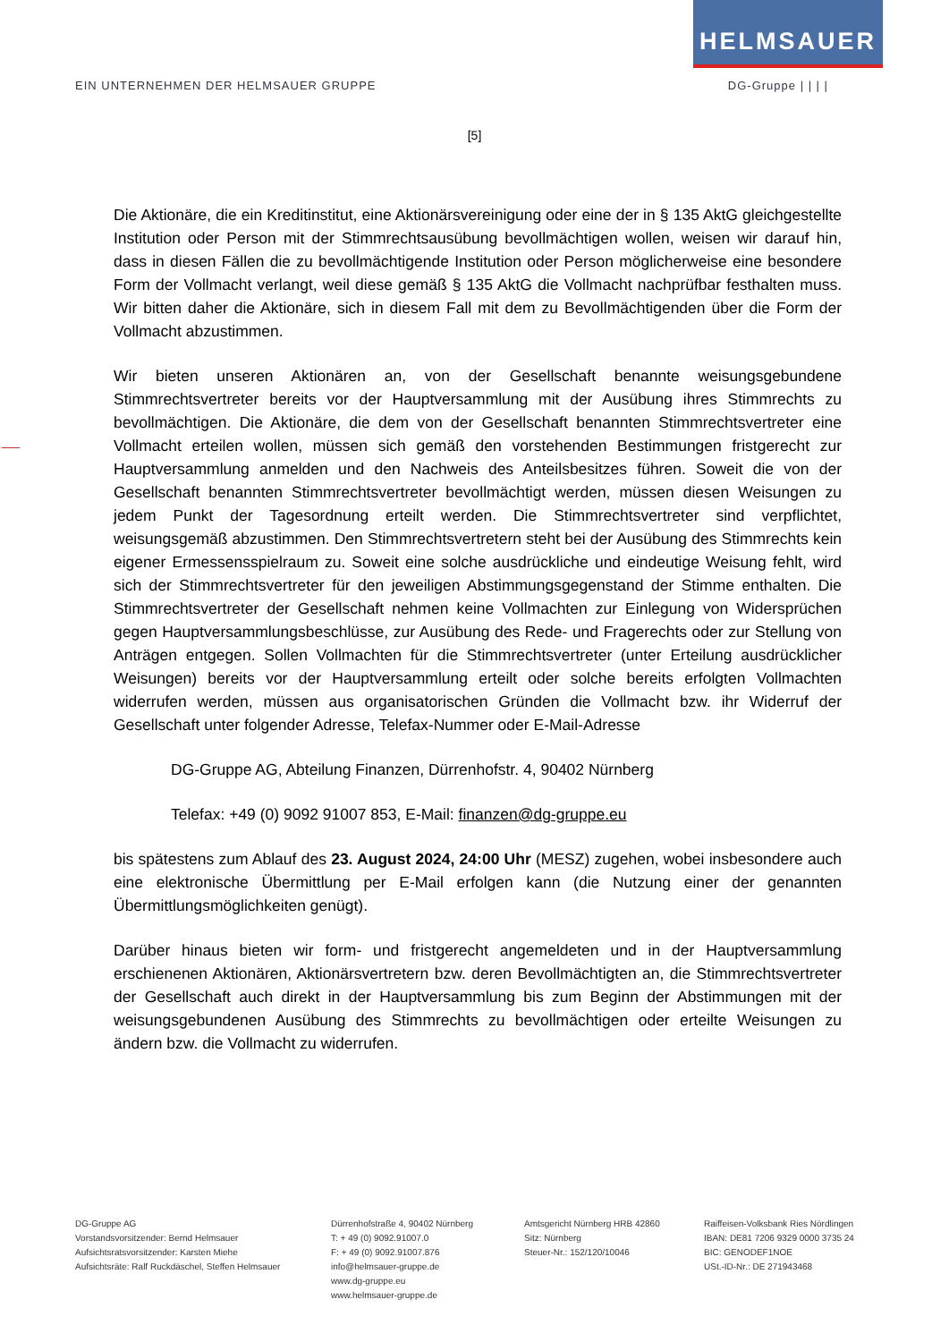HELMSAUER
EIN UNTERNEHMEN DER HELMSAUER GRUPPE DG-Gruppe | | | |
[5]
Die Aktionäre, die ein Kreditinstitut, eine Aktionärsvereinigung oder eine der in § 135 AktG gleichgestellte Institution oder Person mit der Stimmrechtsausübung bevollmächtigen wollen, weisen wir darauf hin, dass in diesen Fällen die zu bevollmächtigende Institution oder Person möglicherweise eine besondere Form der Vollmacht verlangt, weil diese gemäß § 135 AktG die Vollmacht nachprüfbar festhalten muss. Wir bitten daher die Aktionäre, sich in diesem Fall mit dem zu Bevollmächtigenden über die Form der Vollmacht abzustimmen.
Wir bieten unseren Aktionären an, von der Gesellschaft benannte weisungsgebundene Stimmrechtsvertreter bereits vor der Hauptversammlung mit der Ausübung ihres Stimmrechts zu bevollmächtigen. Die Aktionäre, die dem von der Gesellschaft benannten Stimmrechtsvertreter eine Vollmacht erteilen wollen, müssen sich gemäß den vorstehenden Bestimmungen fristgerecht zur Hauptversammlung anmelden und den Nachweis des Anteilsbesitzes führen. Soweit die von der Gesellschaft benannten Stimmrechtsvertreter bevollmächtigt werden, müssen diesen Weisungen zu jedem Punkt der Tagesordnung erteilt werden. Die Stimmrechtsvertreter sind verpflichtet, weisungsgemäß abzustimmen. Den Stimmrechtsvertretern steht bei der Ausübung des Stimmrechts kein eigener Ermessensspielraum zu. Soweit eine solche ausdrückliche und eindeutige Weisung fehlt, wird sich der Stimmrechtsvertreter für den jeweiligen Abstimmungsgegenstand der Stimme enthalten. Die Stimmrechtsvertreter der Gesellschaft nehmen keine Vollmachten zur Einlegung von Widersprüchen gegen Hauptversammlungsbeschlüsse, zur Ausübung des Rede- und Fragerechts oder zur Stellung von Anträgen entgegen. Sollen Vollmachten für die Stimmrechtsvertreter (unter Erteilung ausdrücklicher Weisungen) bereits vor der Hauptversammlung erteilt oder solche bereits erfolgten Vollmachten widerrufen werden, müssen aus organisatorischen Gründen die Vollmacht bzw. ihr Widerruf der Gesellschaft unter folgender Adresse, Telefax-Nummer oder E-Mail-Adresse
DG-Gruppe AG, Abteilung Finanzen, Dürrenhofstr. 4, 90402 Nürnberg
Telefax: +49 (0) 9092 91007 853, E-Mail: finanzen@dg-gruppe.eu
bis spätestens zum Ablauf des 23. August 2024, 24:00 Uhr (MESZ) zugehen, wobei insbesondere auch eine elektronische Übermittlung per E-Mail erfolgen kann (die Nutzung einer der genannten Übermittlungsmöglichkeiten genügt).
Darüber hinaus bieten wir form- und fristgerecht angemeldeten und in der Hauptversammlung erschienenen Aktionären, Aktionärsvertretern bzw. deren Bevollmächtigten an, die Stimmrechtsvertreter der Gesellschaft auch direkt in der Hauptversammlung bis zum Beginn der Abstimmungen mit der weisungsgebundenen Ausübung des Stimmrechts zu bevollmächtigen oder erteilte Weisungen zu ändern bzw. die Vollmacht zu widerrufen.
DG-Gruppe AG
Vorstandsvorsitzender: Bernd Helmsauer
Aufsichtsratsvorsitzender: Karsten Miehe
Aufsichtsräte: Ralf Ruckdäschel, Steffen Helmsauer
Dürrenhofstraße 4, 90402 Nürnberg
T: + 49 (0) 9092.91007.0
F: + 49 (0) 9092.91007.876
info@helmsauer-gruppe.de
www.dg-gruppe.eu
www.helmsauer-gruppe.de
Amtsgericht Nürnberg HRB 42860
Sitz: Nürnberg
Steuer-Nr.: 152/120/10046
Raiffeisen-Volksbank Ries Nördlingen
IBAN: DE81 7206 9329 0000 3735 24
BIC: GENODEF1NOE
USt.-ID-Nr.: DE 271943468